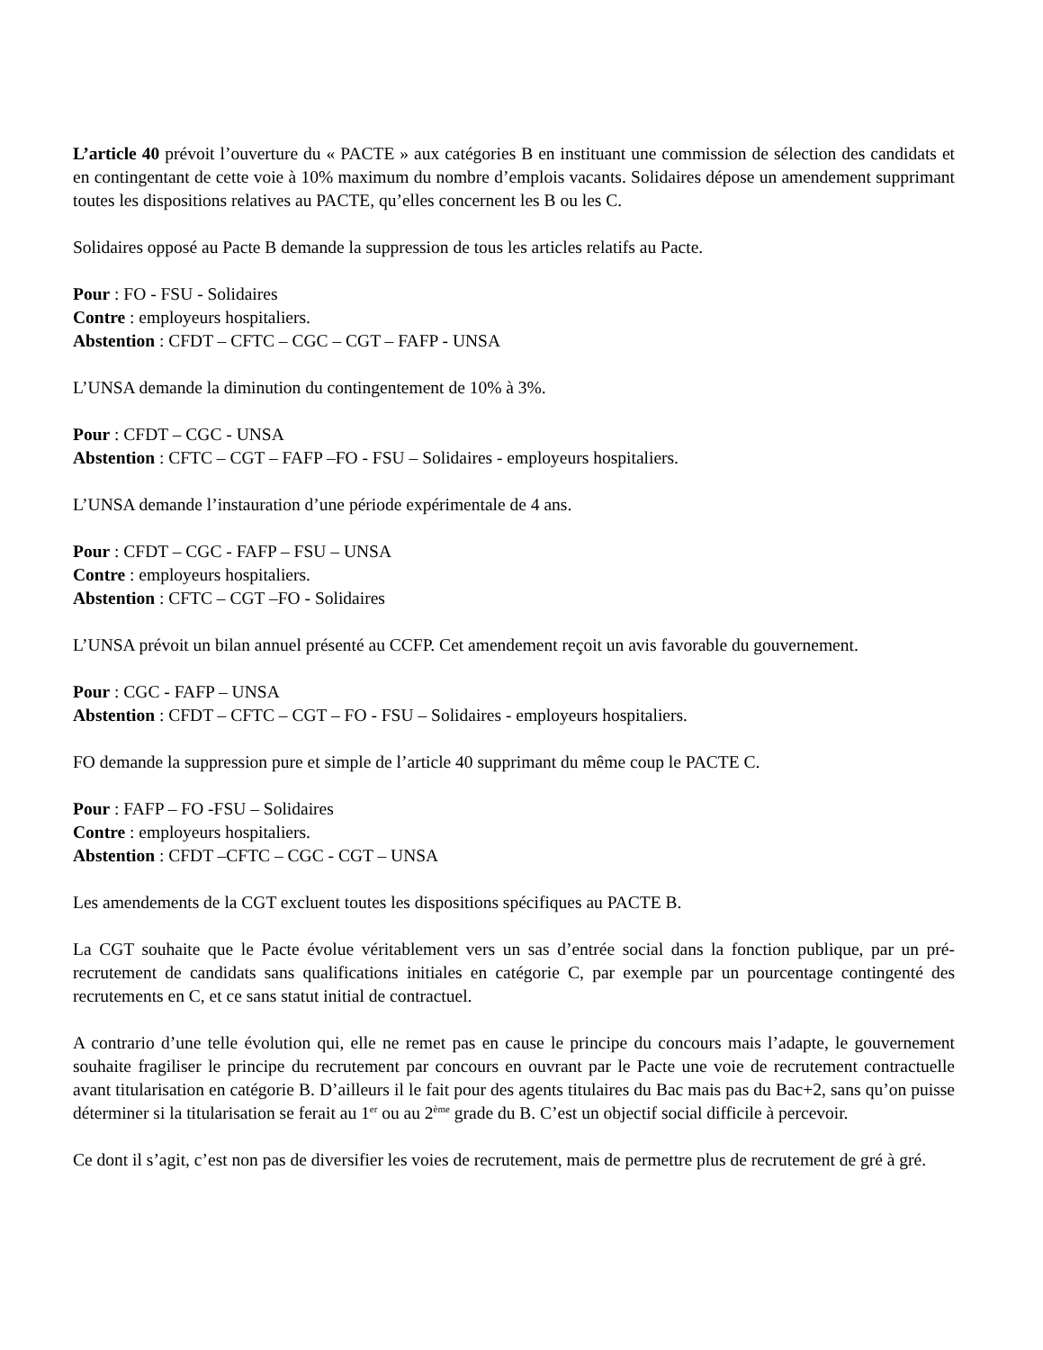L’article 40 prévoit l’ouverture du « PACTE » aux catégories B en instituant une commission de sélection des candidats et en contingentant de cette voie à 10% maximum du nombre d’emplois vacants. Solidaires dépose un amendement supprimant toutes les dispositions relatives au PACTE, qu’elles concernent les B ou les C.
Solidaires opposé au Pacte B demande la suppression de tous les articles relatifs au Pacte.
Pour : FO - FSU - Solidaires
Contre : employeurs hospitaliers.
Abstention : CFDT – CFTC – CGC – CGT – FAFP - UNSA
L’UNSA demande la diminution du contingentement de 10% à 3%.
Pour : CFDT – CGC - UNSA
Abstention : CFTC – CGT – FAFP –FO - FSU – Solidaires - employeurs hospitaliers.
L’UNSA demande l’instauration d’une période expérimentale de 4 ans.
Pour : CFDT – CGC - FAFP – FSU – UNSA
Contre : employeurs hospitaliers.
Abstention : CFTC – CGT –FO - Solidaires
L’UNSA prévoit un bilan annuel présenté au CCFP. Cet amendement reçoit un avis favorable du gouvernement.
Pour : CGC - FAFP – UNSA
Abstention : CFDT – CFTC – CGT – FO - FSU – Solidaires - employeurs hospitaliers.
FO demande la suppression pure et simple de l’article 40 supprimant du même coup le PACTE C.
Pour : FAFP – FO -FSU – Solidaires
Contre : employeurs hospitaliers.
Abstention : CFDT –CFTC – CGC - CGT – UNSA
Les amendements de la CGT excluent toutes les dispositions spécifiques au PACTE B.
La CGT souhaite que le Pacte évolue véritablement vers un sas d’entrée social dans la fonction publique, par un pré-recrutement de candidats sans qualifications initiales en catégorie C, par exemple par un pourcentage contingenté des recrutements en C, et ce sans statut initial de contractuel.
A contrario d’une telle évolution qui, elle ne remet pas en cause le principe du concours mais l’adapte, le gouvernement souhaite fragiliser le principe du recrutement par concours en ouvrant par le Pacte une voie de recrutement contractuelle avant titularisation en catégorie B. D’ailleurs il le fait pour des agents titulaires du Bac mais pas du Bac+2, sans qu’on puisse déterminer si la titularisation se ferait au 1<sup>er</sup> ou au 2<sup>ème</sup> grade du B. C’est un objectif social difficile à percevoir.
Ce dont il s’agit, c’est non pas de diversifier les voies de recrutement, mais de permettre plus de recrutement de gré à gré.